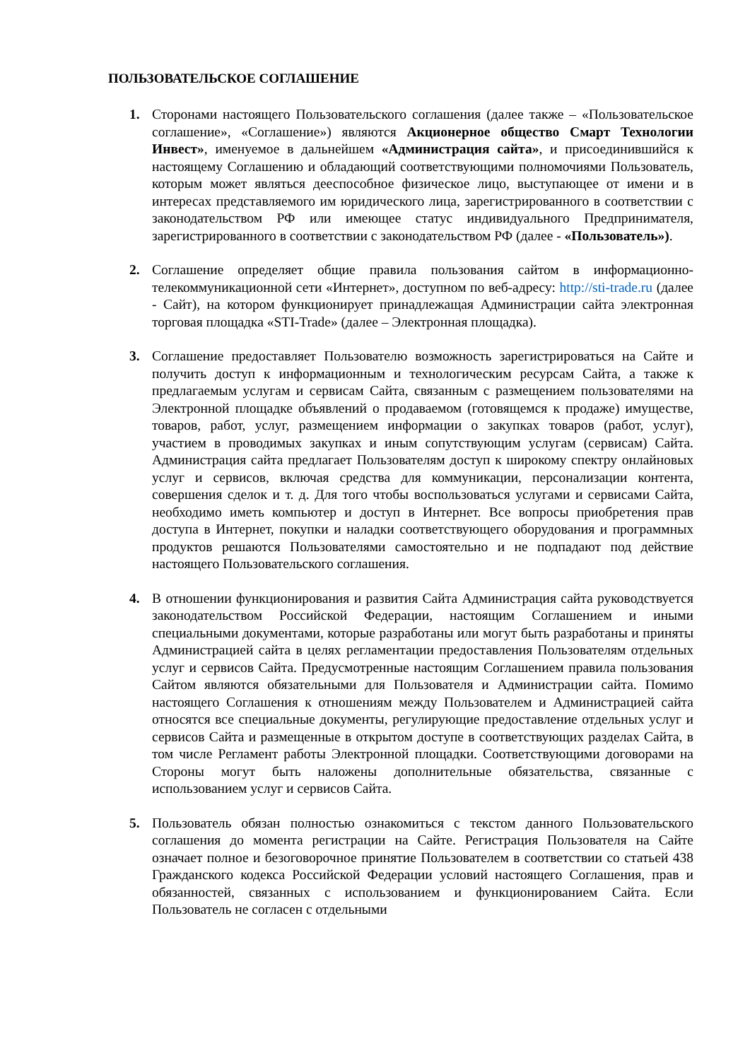ПОЛЬЗОВАТЕЛЬСКОЕ СОГЛАШЕНИЕ
1. Сторонами настоящего Пользовательского соглашения (далее также – «Пользовательское соглашение», «Соглашение») являются Акционерное общество Смарт Технологии Инвест», именуемое в дальнейшем «Администрация сайта», и присоединившийся к настоящему Соглашению и обладающий соответствующими полномочиями Пользователь, которым может являться дееспособное физическое лицо, выступающее от имени и в интересах представляемого им юридического лица, зарегистрированного в соответствии с законодательством РФ или имеющее статус индивидуального Предпринимателя, зарегистрированного в соответствии с законодательством РФ (далее - «Пользователь»).
2. Соглашение определяет общие правила пользования сайтом в информационно-телекоммуникационной сети «Интернет», доступном по веб-адресу: http://sti-trade.ru (далее - Сайт), на котором функционирует принадлежащая Администрации сайта электронная торговая площадка «STI-Trade» (далее – Электронная площадка).
3. Соглашение предоставляет Пользователю возможность зарегистрироваться на Сайте и получить доступ к информационным и технологическим ресурсам Сайта, а также к предлагаемым услугам и сервисам Сайта, связанным с размещением пользователями на Электронной площадке объявлений о продаваемом (готовящемся к продаже) имуществе, товаров, работ, услуг, размещением информации о закупках товаров (работ, услуг), участием в проводимых закупках и иным сопутствующим услугам (сервисам) Сайта. Администрация сайта предлагает Пользователям доступ к широкому спектру онлайновых услуг и сервисов, включая средства для коммуникации, персонализации контента, совершения сделок и т. д. Для того чтобы воспользоваться услугами и сервисами Сайта, необходимо иметь компьютер и доступ в Интернет. Все вопросы приобретения прав доступа в Интернет, покупки и наладки соответствующего оборудования и программных продуктов решаются Пользователями самостоятельно и не подпадают под действие настоящего Пользовательского соглашения.
4. В отношении функционирования и развития Сайта Администрация сайта руководствуется законодательством Российской Федерации, настоящим Соглашением и иными специальными документами, которые разработаны или могут быть разработаны и приняты Администрацией сайта в целях регламентации предоставления Пользователям отдельных услуг и сервисов Сайта. Предусмотренные настоящим Соглашением правила пользования Сайтом являются обязательными для Пользователя и Администрации сайта. Помимо настоящего Соглашения к отношениям между Пользователем и Администрацией сайта относятся все специальные документы, регулирующие предоставление отдельных услуг и сервисов Сайта и размещенные в открытом доступе в соответствующих разделах Сайта, в том числе Регламент работы Электронной площадки. Соответствующими договорами на Стороны могут быть наложены дополнительные обязательства, связанные с использованием услуг и сервисов Сайта.
5. Пользователь обязан полностью ознакомиться с текстом данного Пользовательского соглашения до момента регистрации на Сайте. Регистрация Пользователя на Сайте означает полное и безоговорочное принятие Пользователем в соответствии со статьей 438 Гражданского кодекса Российской Федерации условий настоящего Соглашения, прав и обязанностей, связанных с использованием и функционированием Сайта. Если Пользователь не согласен с отдельными